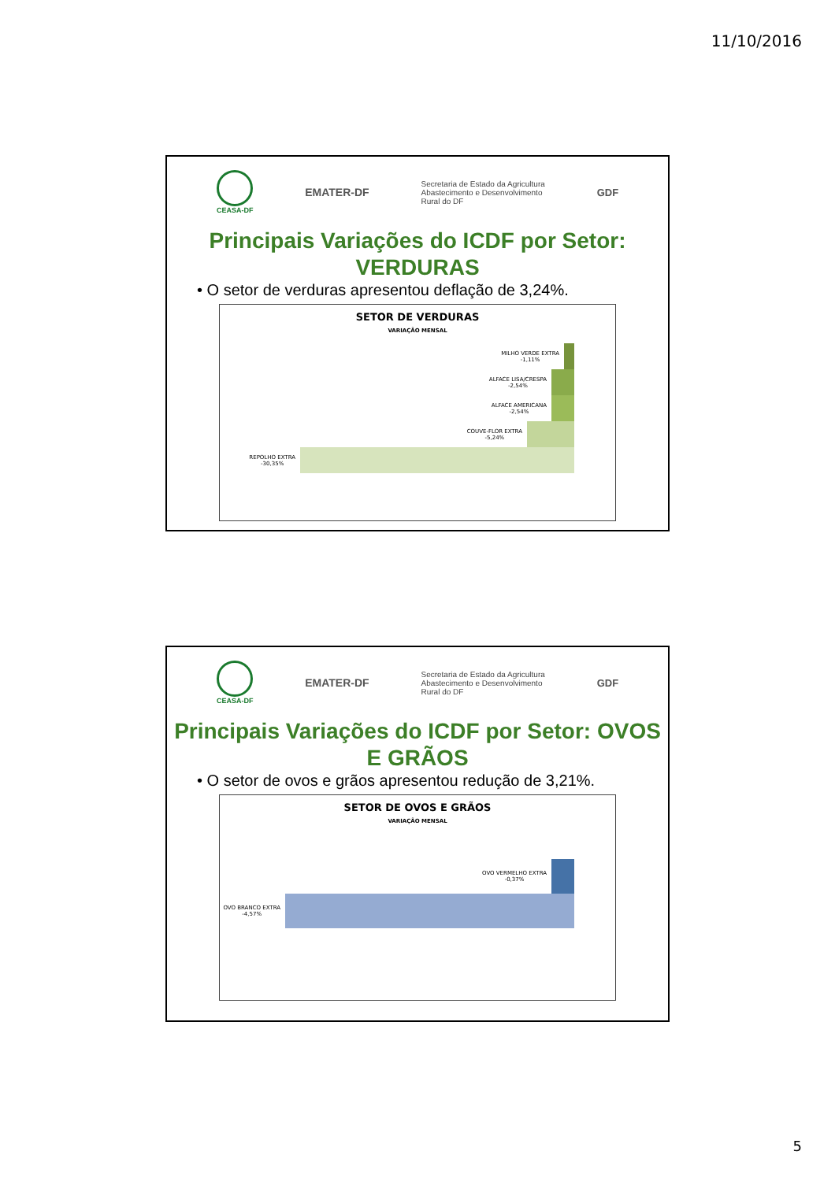11/10/2016
CEASA-DF
EMATER-DF
Secretaria de Estado da Agricultura
Abastecimento e Desenvolvimento
Rural do DF
GDF
Principais Variações do ICDF por Setor: VERDURAS
• O setor de verduras apresentou deflação de 3,24%.
SETOR DE VERDURAS
VARIAÇÃO MENSAL
MILHO VERDE EXTRA
-1,11%
ALFACE LISA/CRESPA
-2,54%
ALFACE AMERICANA
-2,54%
COUVE-FLOR EXTRA
-5,24%
REPOLHO EXTRA
-30,35%
CEASA-DF
EMATER-DF
Secretaria de Estado da Agricultura
Abastecimento e Desenvolvimento
Rural do DF
GDF
Principais Variações do ICDF por Setor: OVOS E GRÃOS
• O setor de ovos e grãos apresentou redução de 3,21%.
SETOR DE OVOS E GRÃOS
VARIAÇÃO MENSAL
OVO VERMELHO EXTRA
-0,37%
OVO BRANCO EXTRA
-4,57%
5